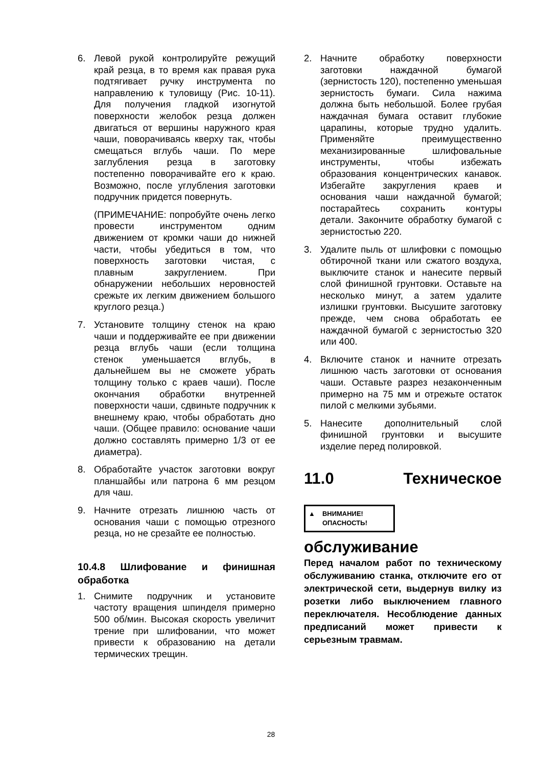6. Левой рукой контролируйте режущий край резца, в то время как правая рука подтягивает ручку инструмента по направлению к туловищу (Рис. 10-11). Для получения гладкой изогнутой поверхности желобок резца должен двигаться от вершины наружного края чаши, поворачиваясь кверху так, чтобы смещаться вглубь чаши. По мере заглубления резца в заготовку постепенно поворачивайте его к краю. Возможно, после углубления заготовки подручник придется повернуть.
(ПРИМЕЧАНИЕ: попробуйте очень легко провести инструментом одним движением от кромки чаши до нижней части, чтобы убедиться в том, что поверхность заготовки чистая, с плавным закруглением. При обнаружении небольших неровностей срежьте их легким движением большого круглого резца.)
7. Установите толщину стенок на краю чаши и поддерживайте ее при движении резца вглубь чаши (если толщина стенок уменьшается вглубь, в дальнейшем вы не сможете убрать толщину только с краев чаши). После окончания обработки внутренней поверхности чаши, сдвиньте подручник к внешнему краю, чтобы обработать дно чаши. (Общее правило: основание чаши должно составлять примерно 1/3 от ее диаметра).
8. Обработайте участок заготовки вокруг планшайбы или патрона 6 мм резцом для чаш.
9. Начните отрезать лишнюю часть от основания чаши с помощью отрезного резца, но не срезайте ее полностью.
10.4.8 Шлифование и финишная обработка
1. Снимите подручник и установите частоту вращения шпинделя примерно 500 об/мин. Высокая скорость увеличит трение при шлифовании, что может привести к образованию на детали термических трещин.
2. Начните обработку поверхности заготовки наждачной бумагой (зернистость 120), постепенно уменьшая зернистость бумаги. Сила нажима должна быть небольшой. Более грубая наждачная бумага оставит глубокие царапины, которые трудно удалить. Применяйте преимущественно механизированные шлифовальные инструменты, чтобы избежать образования концентрических канавок. Избегайте закругления краев и основания чаши наждачной бумагой; постарайтесь сохранить контуры детали. Закончите обработку бумагой с зернистостью 220.
3. Удалите пыль от шлифовки с помощью обтирочной ткани или сжатого воздуха, выключите станок и нанесите первый слой финишной грунтовки. Оставьте на несколько минут, а затем удалите излишки грунтовки. Высушите заготовку прежде, чем снова обработать ее наждачной бумагой с зернистостью 320 или 400.
4. Включите станок и начните отрезать лишнюю часть заготовки от основания чаши. Оставьте разрез незаконченным примерно на 75 мм и отрежьте остаток пилой с мелкими зубьями.
5. Нанесите дополнительный слой финишной грунтовки и высушите изделие перед полировкой.
11.0 Техническое
▲ ВНИМАНИЕ!
ОПАСНОСТЬ!
обслуживание
Перед началом работ по техническому обслуживанию станка, отключите его от электрической сети, выдернув вилку из розетки либо выключением главного переключателя. Несоблюдение данных предписаний может привести к серьезным травмам.
28